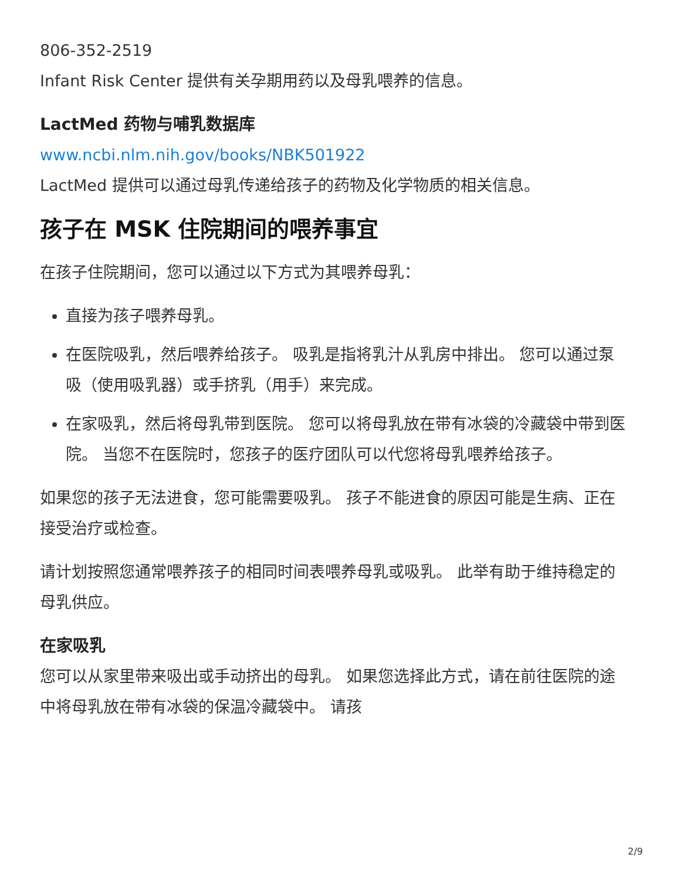806-352-2519
Infant Risk Center 提供有关孕期用药以及母乳喂养的信息。
LactMed 药物与哺乳数据库
www.ncbi.nlm.nih.gov/books/NBK501922
LactMed 提供可以通过母乳传递给孩子的药物及化学物质的相关信息。
孩子在 MSK 住院期间的喂养事宜
在孩子住院期间，您可以通过以下方式为其喂养母乳：
直接为孩子喂养母乳。
在医院吸乳，然后喂养给孩子。 吸乳是指将乳汁从乳房中排出。 您可以通过泵吸（使用吸乳器）或手挤乳（用手）来完成。
在家吸乳，然后将母乳带到医院。 您可以将母乳放在带有冰袋的冷藏袋中带到医院。 当您不在医院时，您孩子的医疗团队可以代您将母乳喂养给孩子。
如果您的孩子无法进食，您可能需要吸乳。 孩子不能进食的原因可能是生病、正在接受治疗或检查。
请计划按照您通常喂养孩子的相同时间表喂养母乳或吸乳。 此举有助于维持稳定的母乳供应。
在家吸乳
您可以从家里带来吸出或手动挤出的母乳。 如果您选择此方式，请在前往医院的途中将母乳放在带有冰袋的保温冷藏袋中。 请孩
2/9